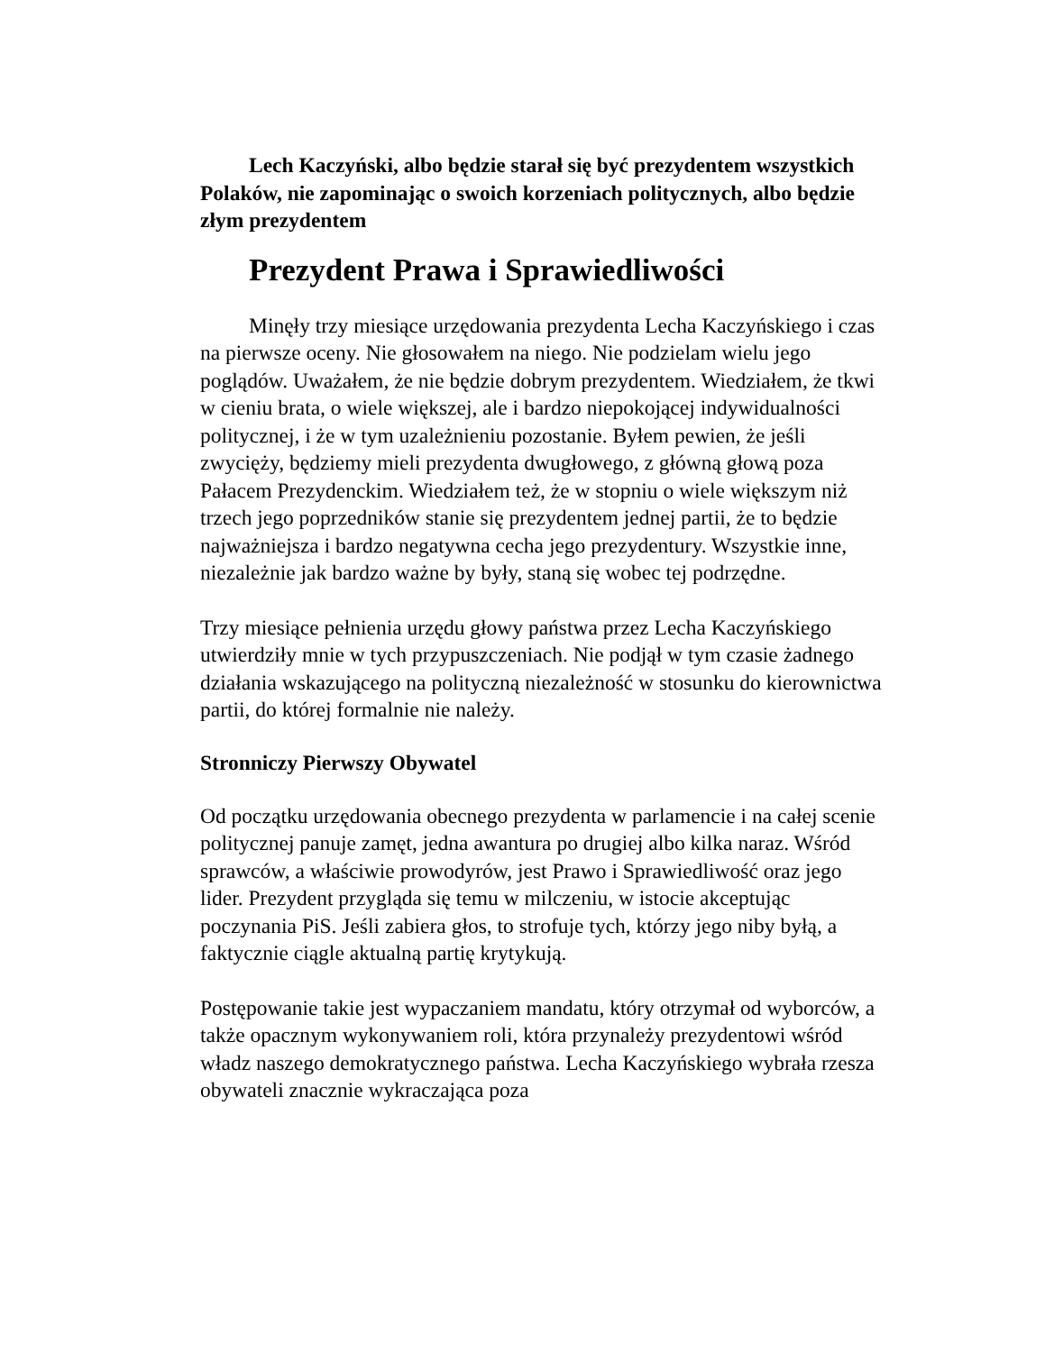Lech Kaczyński, albo będzie starał się być prezydentem wszystkich Polaków, nie zapominając o swoich korzeniach politycznych, albo będzie złym prezydentem
Prezydent Prawa i Sprawiedliwości
Minęły trzy miesiące urzędowania prezydenta Lecha Kaczyńskiego i czas na pierwsze oceny. Nie głosowałem na niego. Nie podzielam wielu jego poglądów. Uważałem, że nie będzie dobrym prezydentem. Wiedziałem, że tkwi w cieniu brata, o wiele większej, ale i bardzo niepokojącej indywidualności politycznej, i że w tym uzależnieniu pozostanie. Byłem pewien, że jeśli zwycięży, będziemy mieli prezydenta dwugłowego, z główną głową poza Pałacem Prezydenckim. Wiedziałem też, że w stopniu o wiele większym niż trzech jego poprzedników stanie się prezydentem jednej partii, że to będzie najważniejsza i bardzo negatywna cecha jego prezydentury. Wszystkie inne, niezależnie jak bardzo ważne by były, staną się wobec tej podrzędne.
Trzy miesiące pełnienia urzędu głowy państwa przez Lecha Kaczyńskiego utwierdziły mnie w tych przypuszczeniach. Nie podjął w tym czasie żadnego działania wskazującego na polityczną niezależność w stosunku do kierownictwa partii, do której formalnie nie należy.
Stronniczy Pierwszy Obywatel
Od początku urzędowania obecnego prezydenta w parlamencie i na całej scenie politycznej panuje zamęt, jedna awantura po drugiej albo kilka naraz. Wśród sprawców, a właściwie prowodyrów, jest Prawo i Sprawiedliwość oraz jego lider. Prezydent przygląda się temu w milczeniu, w istocie akceptując poczynania PiS. Jeśli zabiera głos, to strofuje tych, którzy jego niby byłą, a faktycznie ciągle aktualną partię krytykują.
Postępowanie takie jest wypaczaniem mandatu, który otrzymał od wyborców, a także opacznym wykonywaniem roli, która przynależy prezydentowi wśród władz naszego demokratycznego państwa. Lecha Kaczyńskiego wybrała rzesza obywateli znacznie wykraczająca poza